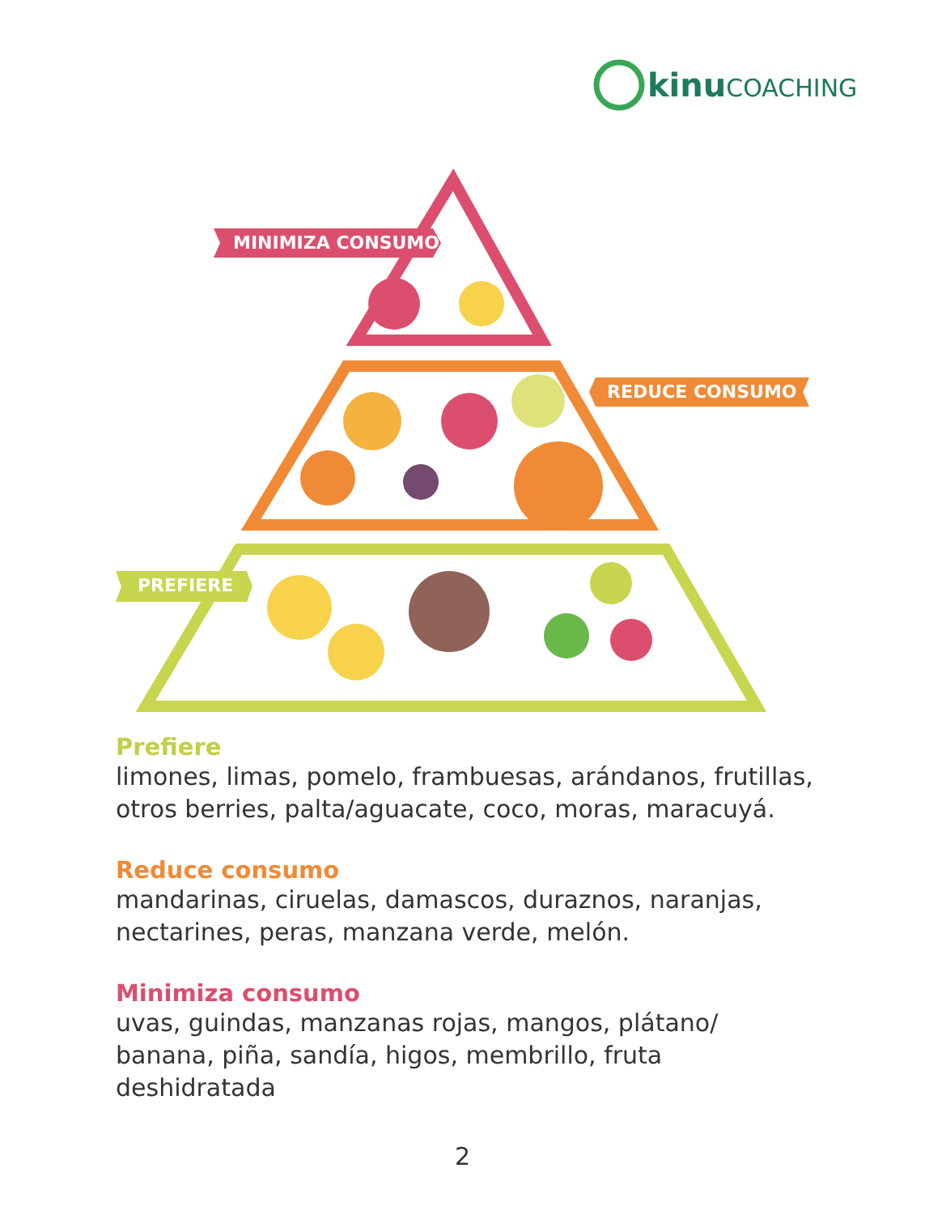kinu COACHING
MINIMIZA CONSUMO
REDUCE CONSUMO
PREFIERE
Prefiere
limones, limas, pomelo, frambuesas, arándanos, frutillas, otros berries, palta/aguacate, coco, moras, maracuyá.
Reduce consumo
mandarinas, ciruelas, damascos, duraznos, naranjas, nectarines, peras, manzana verde, melón.
Minimiza consumo
uvas, guindas, manzanas rojas, mangos, plátano/
banana, piña, sandía, higos, membrillo, fruta
deshidratada
2